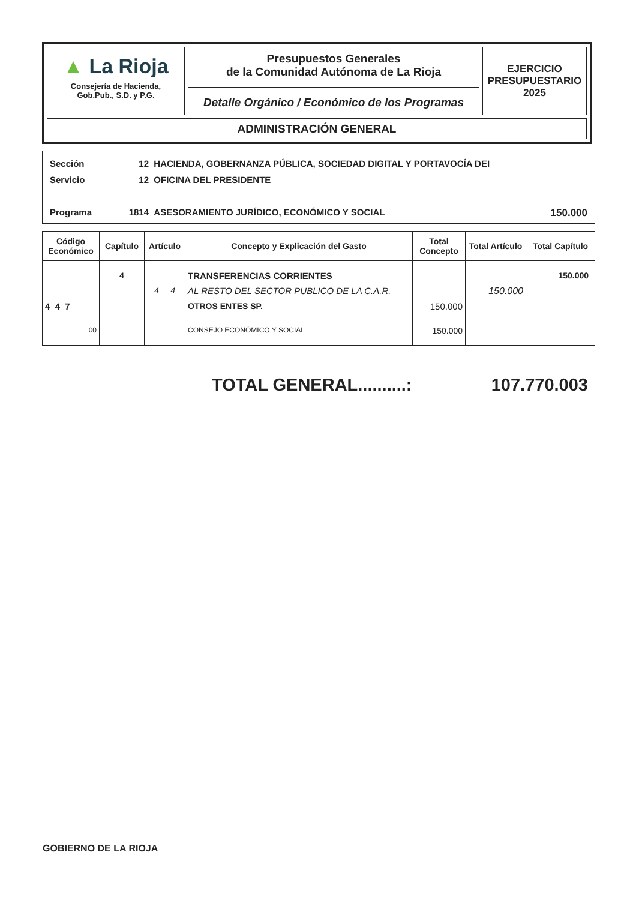▲ La Rioja
Consejería de Hacienda,
Gob.Pub., S.D. y P.G.
Presupuestos Generales
de la Comunidad Autónoma de La Rioja
Detalle Orgánico / Económico de los Programas
EJERCICIO
PRESUPUESTARIO
2025
ADMINISTRACIÓN GENERAL
Sección 12 HACIENDA, GOBERNANZA PÚBLICA, SOCIEDAD DIGITAL Y PORTAVOCÍA DEI
Servicio 12 OFICINA DEL PRESIDENTE
Programa 1814 ASESORAMIENTO JURÍDICO, ECONÓMICO Y SOCIAL 150.000
| Código Económico | Capítulo | Artículo | Concepto y Explicación del Gasto | Total Concepto | Total Artículo | Total Capítulo |
| --- | --- | --- | --- | --- | --- | --- |
| | 4 | | TRANSFERENCIAS CORRIENTES | | | 150.000 |
| | | 4 4 | AL RESTO DEL SECTOR PUBLICO DE LA C.A.R. | | 150.000 | |
| 4 4 7 | | | OTROS ENTES SP. | 150.000 | | |
| 00 | | | CONSEJO ECONÓMICO Y SOCIAL | 150.000 | | |
TOTAL GENERAL..........: 107.770.003
GOBIERNO DE LA RIOJA